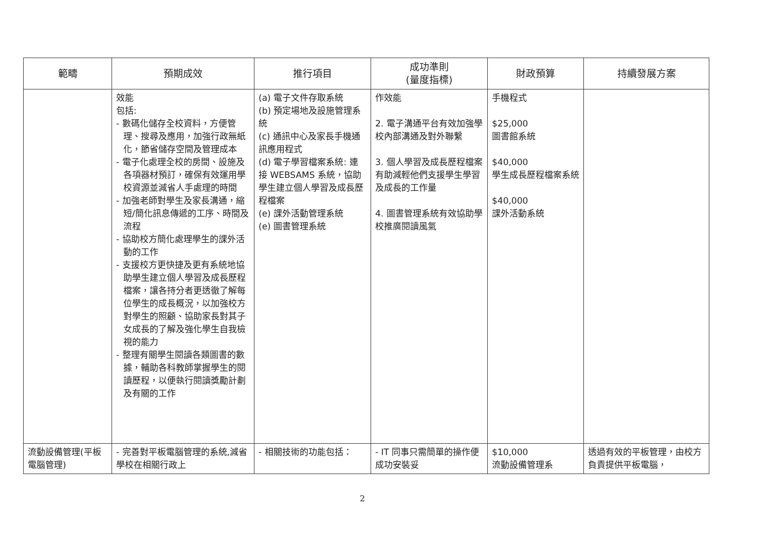| 範疇 | 預期成效 | 推行項目 | 成功準則 (量度指標) | 財政預算 | 持續發展方案 |
| --- | --- | --- | --- | --- | --- |
| | 效能 包括: - 數碼化儲存全校資料，方便管理、搜尋及應用，加強行政無紙化，節省儲存空間及管理成本 - 電子化處理全校的房間、設施及各項器材預訂，確保有效運用學校資源並減省人手處理的時間 - 加強老師對學生及家長溝通，縮短/簡化訊息傳遞的工序、時間及流程 - 協助校方簡化處理學生的課外活動的工作 - 支援校方更快捷及更有系統地協助學生建立個人學習及成長歷程檔案，讓各持分者更透徹了解每位學生的成長概況，以加強校方對學生的照顧、協助家長對其子女成長的了解及強化學生自我檢視的能力 - 整理有關學生閱讀各類圖書的數據，輔助各科教師掌握學生的閱讀歷程，以便執行閱讀獎勵計劃及有關的工作 | (a) 電子文件存取系統 (b) 預定場地及設施管理系統 (c) 通訊中心及家長手機通訊應用程式 (d) 電子學習檔案系統: 連接 WEBSAMS 系統，協助學生建立個人學習及成長歷程檔案 (e) 課外活動管理系統 (e) 圖書管理系統 | 作效能 2. 電子溝通平台有效加強學校內部溝通及對外聯繫 3. 個人學習及成長歷程檔案有助減輕他們支援學生學習及成長的工作量 4. 圖書管理系統有效協助學校推廣閱讀風氣 | 手機程式 $25,000 圖書館系統 $40,000 學生成長歷程檔案系統 $40,000 課外活動系統 | |
| 流動設備管理(平板電腦管理) | - 完善對平板電腦管理的系統,減省學校在相關行政上 | - 相關技術的功能包括： | - IT 同事只需簡單的操作便成功安裝妥 | $10,000 流動設備管理系 | 透過有效的平板管理，由校方負責提供平板電腦， |
2